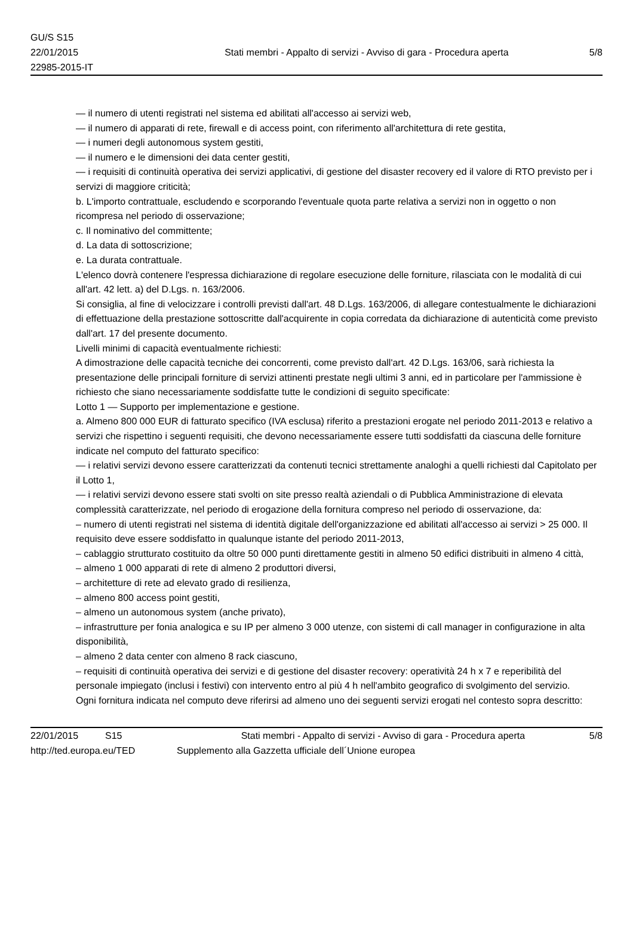GU/S S15
22/01/2015
22985-2015-IT
Stati membri - Appalto di servizi - Avviso di gara - Procedura aperta
5/8
— il numero di utenti registrati nel sistema ed abilitati all'accesso ai servizi web,
— il numero di apparati di rete, firewall e di access point, con riferimento all'architettura di rete gestita,
— i numeri degli autonomous system gestiti,
— il numero e le dimensioni dei data center gestiti,
— i requisiti di continuità operativa dei servizi applicativi, di gestione del disaster recovery ed il valore di RTO previsto per i servizi di maggiore criticità;
b. L'importo contrattuale, escludendo e scorporando l'eventuale quota parte relativa a servizi non in oggetto o non ricompresa nel periodo di osservazione;
c. Il nominativo del committente;
d. La data di sottoscrizione;
e. La durata contrattuale.
L'elenco dovrà contenere l'espressa dichiarazione di regolare esecuzione delle forniture, rilasciata con le modalità di cui all'art. 42 lett. a) del D.Lgs. n. 163/2006.
Si consiglia, al fine di velocizzare i controlli previsti dall'art. 48 D.Lgs. 163/2006, di allegare contestualmente le dichiarazioni di effettuazione della prestazione sottoscritte dall'acquirente in copia corredata da dichiarazione di autenticità come previsto dall'art. 17 del presente documento.
Livelli minimi di capacità eventualmente richiesti:
A dimostrazione delle capacità tecniche dei concorrenti, come previsto dall'art. 42 D.Lgs. 163/06, sarà richiesta la presentazione delle principali forniture di servizi attinenti prestate negli ultimi 3 anni, ed in particolare per l'ammissione è richiesto che siano necessariamente soddisfatte tutte le condizioni di seguito specificate:
Lotto 1 — Supporto per implementazione e gestione.
a. Almeno 800 000 EUR di fatturato specifico (IVA esclusa) riferito a prestazioni erogate nel periodo 2011-2013 e relativo a servizi che rispettino i seguenti requisiti, che devono necessariamente essere tutti soddisfatti da ciascuna delle forniture indicate nel computo del fatturato specifico:
— i relativi servizi devono essere caratterizzati da contenuti tecnici strettamente analoghi a quelli richiesti dal Capitolato per il Lotto 1,
— i relativi servizi devono essere stati svolti on site presso realtà aziendali o di Pubblica Amministrazione di elevata complessità caratterizzate, nel periodo di erogazione della fornitura compreso nel periodo di osservazione, da:
– numero di utenti registrati nel sistema di identità digitale dell'organizzazione ed abilitati all'accesso ai servizi > 25 000. Il requisito deve essere soddisfatto in qualunque istante del periodo 2011-2013,
– cablaggio strutturato costituito da oltre 50 000 punti direttamente gestiti in almeno 50 edifici distribuiti in almeno 4 città,
– almeno 1 000 apparati di rete di almeno 2 produttori diversi,
– architetture di rete ad elevato grado di resilienza,
– almeno 800 access point gestiti,
– almeno un autonomous system (anche privato),
– infrastrutture per fonia analogica e su IP per almeno 3 000 utenze, con sistemi di call manager in configurazione in alta disponibilità,
– almeno 2 data center con almeno 8 rack ciascuno,
– requisiti di continuità operativa dei servizi e di gestione del disaster recovery: operatività 24 h x 7 e reperibilità del personale impiegato (inclusi i festivi) con intervento entro al più 4 h nell'ambito geografico di svolgimento del servizio.
Ogni fornitura indicata nel computo deve riferirsi ad almeno uno dei seguenti servizi erogati nel contesto sopra descritto:
22/01/2015 S15 Stati membri - Appalto di servizi - Avviso di gara - Procedura aperta 5/8
http://ted.europa.eu/TED Supplemento alla Gazzetta ufficiale dell´Unione europea